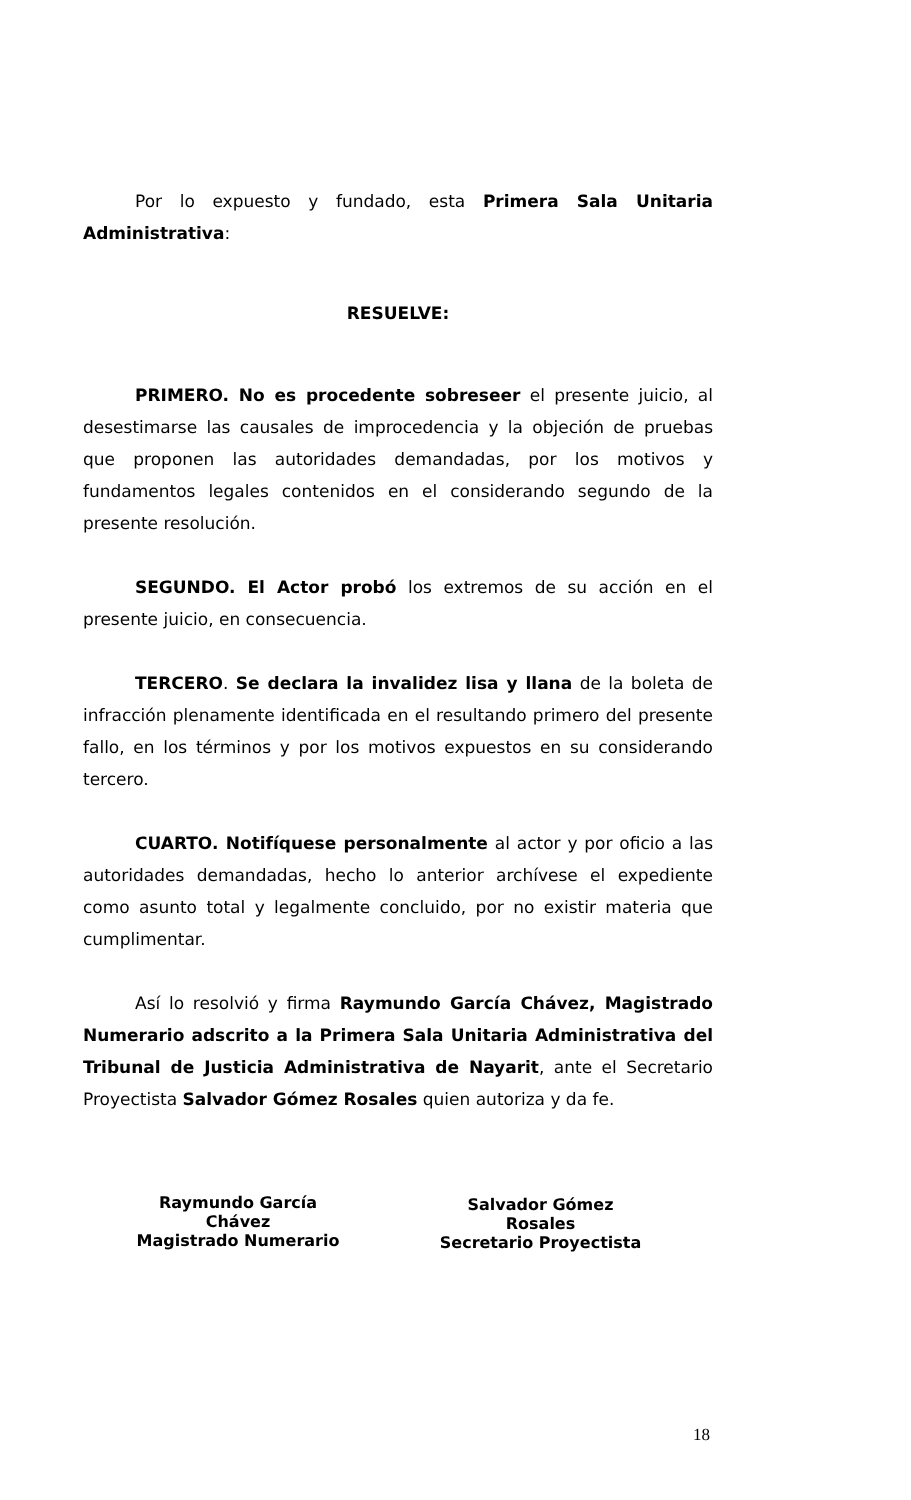Por lo expuesto y fundado, esta Primera Sala Unitaria Administrativa:
RESUELVE:
PRIMERO. No es procedente sobreseer el presente juicio, al desestimarse las causales de improcedencia y la objeción de pruebas que proponen las autoridades demandadas, por los motivos y fundamentos legales contenidos en el considerando segundo de la presente resolución.
SEGUNDO. El Actor probó los extremos de su acción en el presente juicio, en consecuencia.
TERCERO. Se declara la invalidez lisa y llana de la boleta de infracción plenamente identificada en el resultando primero del presente fallo, en los términos y por los motivos expuestos en su considerando tercero.
CUARTO. Notifíquese personalmente al actor y por oficio a las autoridades demandadas, hecho lo anterior archívese el expediente como asunto total y legalmente concluido, por no existir materia que cumplimentar.
Así lo resolvió y firma Raymundo García Chávez, Magistrado Numerario adscrito a la Primera Sala Unitaria Administrativa del Tribunal de Justicia Administrativa de Nayarit, ante el Secretario Proyectista Salvador Gómez Rosales quien autoriza y da fe.
Raymundo García Chávez
Magistrado Numerario
Salvador Gómez Rosales
Secretario Proyectista
18